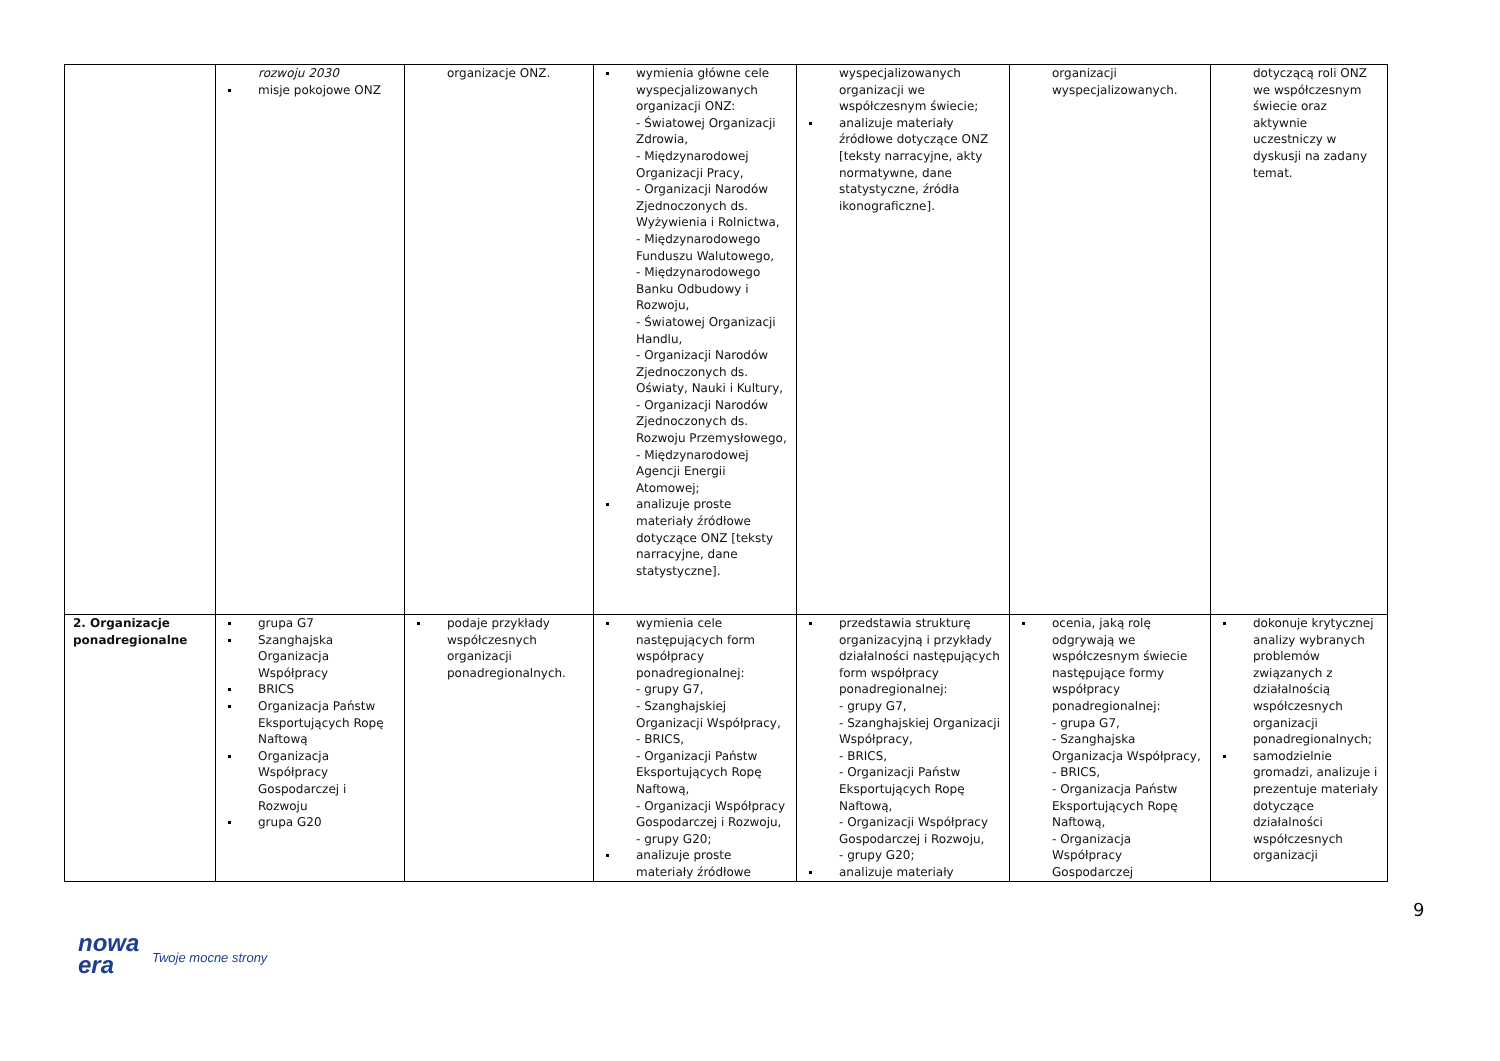| | rozwoju 2030 misje pokojowe ONZ | organizacje ONZ. | wymienia główne cele wyspecjalizowanych organizacji ONZ: - Światowej Organizacji Zdrowia, - Międzynarodowej Organizacji Pracy, - Organizacji Narodów Zjednoczonych ds. Wyżywienia i Rolnictwa, - Międzynarodowego Funduszu Walutowego, - Międzynarodowego Banku Odbudowy i Rozwoju, - Światowej Organizacji Handlu, - Organizacji Narodów Zjednoczonych ds. Oświaty, Nauki i Kultury, - Organizacji Narodów Zjednoczonych ds. Rozwoju Przemysłowego, - Międzynarodowej Agencji Energii Atomowej; analizuje proste materiały źródłowe dotyczące ONZ [teksty narracyjne, dane statystyczne]. | wyspecjalizowanych organizacji we współczesnym świecie; analizuje materiały źródłowe dotyczące ONZ [teksty narracyjne, akty normatywne, dane statystyczne, źródła ikonograficzne]. | organizacji wyspecjalizowanych. | dotyczącą roli ONZ we współczesnym świecie oraz aktywnie uczestniczy w dyskusji na zadany temat. |
| 2. Organizacje ponadregionalne | grupa G7 Szanghajska Organizacja Współpracy BRICS Organizacja Państw Eksportujących Ropę Naftową Organizacja Współpracy Gospodarczej i Rozwoju grupa G20 | podaje przykłady współczesnych organizacji ponadregionalnych. | wymienia cele następujących form współpracy ponadregionalnej: - grupy G7, - Szanghajskiej Organizacji Współpracy, - BRICS, - Organizacji Państw Eksportujących Ropę Naftową, - Organizacji Współpracy Gospodarczej i Rozwoju, - grupy G20; analizuje proste materiały źródłowe | przedstawia strukturę organizacyjną i przykłady działalności następujących form współpracy ponadregionalnej: - grupy G7, - Szanghajskiej Organizacji Współpracy, - BRICS, - Organizacji Państw Eksportujących Ropę Naftową, - Organizacji Współpracy Gospodarczej i Rozwoju, - grupy G20; analizuje materiały | ocenia, jaką rolę odgrywają we współczesnym świecie następujące formy współpracy ponadregionalnej: - grupa G7, - Szanghajska Organizacja Współpracy, - BRICS, - Organizacja Państw Eksportujących Ropę Naftową, - Organizacja Współpracy Gospodarczej | dokonuje krytycznej analizy wybranych problemów związanych z działalnością współczesnych organizacji ponadregionalnych; samodzielnie gromadzi, analizuje i prezentuje materiały dotyczące działalności współczesnych organizacji |
9
nowa
era
Twoje mocne strony